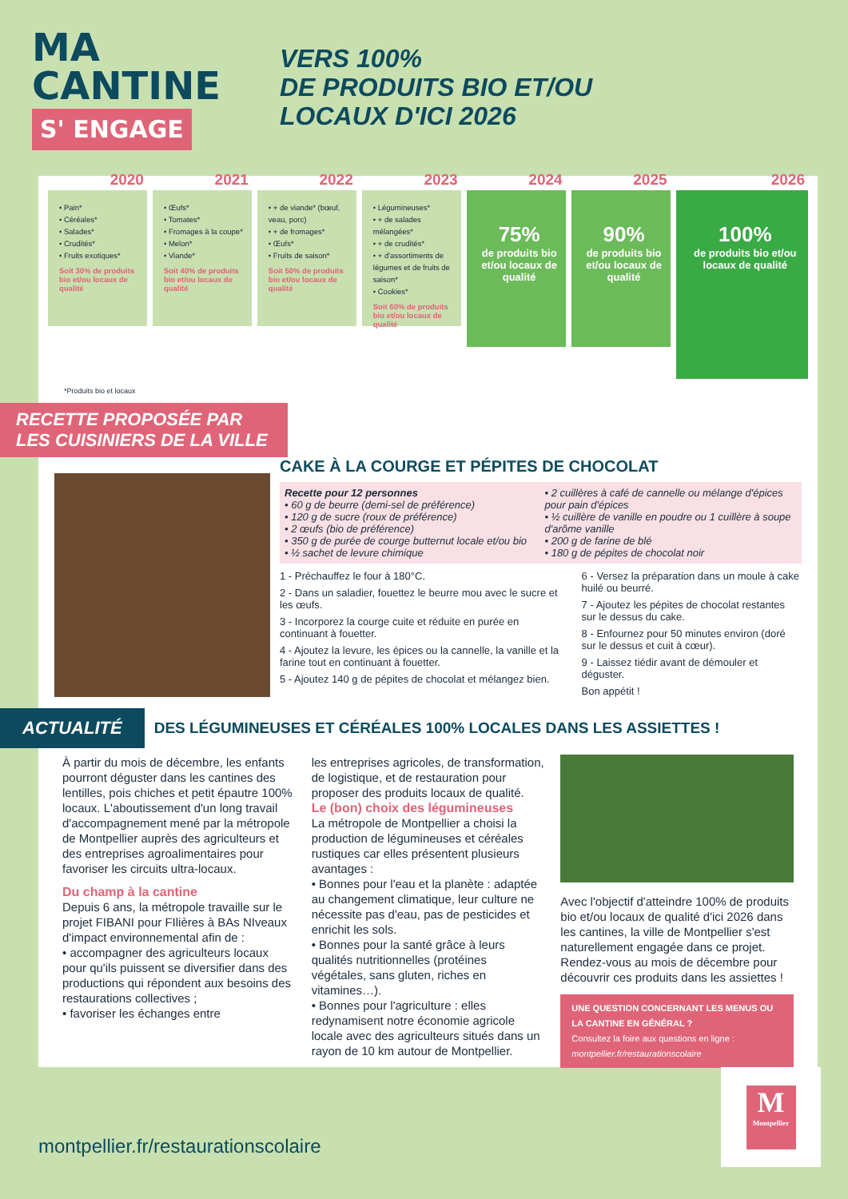MA
CANTINE
S' ENGAGE
VERS 100%
DE PRODUITS BIO ET/OU
LOCAUX D'ICI 2026
2020
• Pain*
• Céréales*
• Salades*
• Crudités*
• Fruits exotiques*
Soit 30% de produits bio et/ou locaux de qualité
2021
• Œufs*
• Tomates*
• Fromages à la coupe*
• Melon*
• Viande*
Soit 40% de produits bio et/ou locaux de qualité
2022
• + de viande* (bœuf, veau, porc)
• + de fromages*
• Œufs*
• Fruits de saison*
Soit 50% de produits bio et/ou locaux de qualité
2023
• Légumineuses*
• + de salades mélangées*
• + de crudités*
• + d'assortiments de légumes et de fruits de saison*
• Cookies*
Soit 60% de produits bio et/ou locaux de qualité
2024
75%
de produits bio et/ou locaux de qualité
2025
90%
de produits bio et/ou locaux de qualité
2026
100%
de produits bio et/ou locaux de qualité
*Produits bio et locaux
RECETTE PROPOSÉE PAR
LES CUISINIERS DE LA VILLE
CAKE À LA COURGE ET PÉPITES DE CHOCOLAT
Recette pour 12 personnes
• 60 g de beurre (demi-sel de préférence)
• 120 g de sucre (roux de préférence)
• 2 œufs (bio de préférence)
• 350 g de purée de courge butternut locale et/ou bio
• ½ sachet de levure chimique
• 2 cuillères à café de cannelle ou mélange d'épices pour pain d'épices
• ½ cuillère de vanille en poudre ou 1 cuillère à soupe d'arôme vanille
• 200 g de farine de blé
• 180 g de pépites de chocolat noir
1 - Préchauffez le four à 180°C.
2 - Dans un saladier, fouettez le beurre mou avec le sucre et les œufs.
3 - Incorporez la courge cuite et réduite en purée en continuant à fouetter.
4 - Ajoutez la levure, les épices ou la cannelle, la vanille et la farine tout en continuant à fouetter.
5 - Ajoutez 140 g de pépites de chocolat et mélangez bien.
6 - Versez la préparation dans un moule à cake huilé ou beurré.
7 - Ajoutez les pépites de chocolat restantes sur le dessus du cake.
8 - Enfournez pour 50 minutes environ (doré sur le dessus et cuit à cœur).
9 - Laissez tiédir avant de démouler et déguster.
Bon appétit !
ACTUALITÉ
DES LÉGUMINEUSES ET CÉRÉALES 100% LOCALES DANS LES ASSIETTES !
À partir du mois de décembre, les enfants pourront déguster dans les cantines des lentilles, pois chiches et petit épautre 100% locaux. L'aboutissement d'un long travail d'accompagnement mené par la métropole de Montpellier auprès des agriculteurs et des entreprises agroalimentaires pour favoriser les circuits ultra-locaux.
Du champ à la cantine
Depuis 6 ans, la métropole travaille sur le projet FIBANI pour FIlières à BAs NIveaux d'impact environnemental afin de :
• accompagner des agriculteurs locaux pour qu'ils puissent se diversifier dans des productions qui répondent aux besoins des restaurations collectives ;
• favoriser les échanges entre
les entreprises agricoles, de transformation, de logistique, et de restauration pour proposer des produits locaux de qualité.
Le (bon) choix des légumineuses
La métropole de Montpellier a choisi la production de légumineuses et céréales rustiques car elles présentent plusieurs avantages :
• Bonnes pour l'eau et la planète : adaptée au changement climatique, leur culture ne nécessite pas d'eau, pas de pesticides et enrichit les sols.
• Bonnes pour la santé grâce à leurs qualités nutritionnelles (protéines végétales, sans gluten, riches en vitamines…).
• Bonnes pour l'agriculture : elles redynamisent notre économie agricole locale avec des agriculteurs situés dans un rayon de 10 km autour de Montpellier.
Avec l'objectif d'atteindre 100% de produits bio et/ou locaux de qualité d'ici 2026 dans les cantines, la ville de Montpellier s'est naturellement engagée dans ce projet. Rendez-vous au mois de décembre pour découvrir ces produits dans les assiettes !
UNE QUESTION CONCERNANT LES MENUS OU LA CANTINE EN GÉNÉRAL ?
Consultez la foire aux questions en ligne :
montpellier.fr/restaurationscolaire
montpellier.fr/restaurationscolaire
M
Montpellier